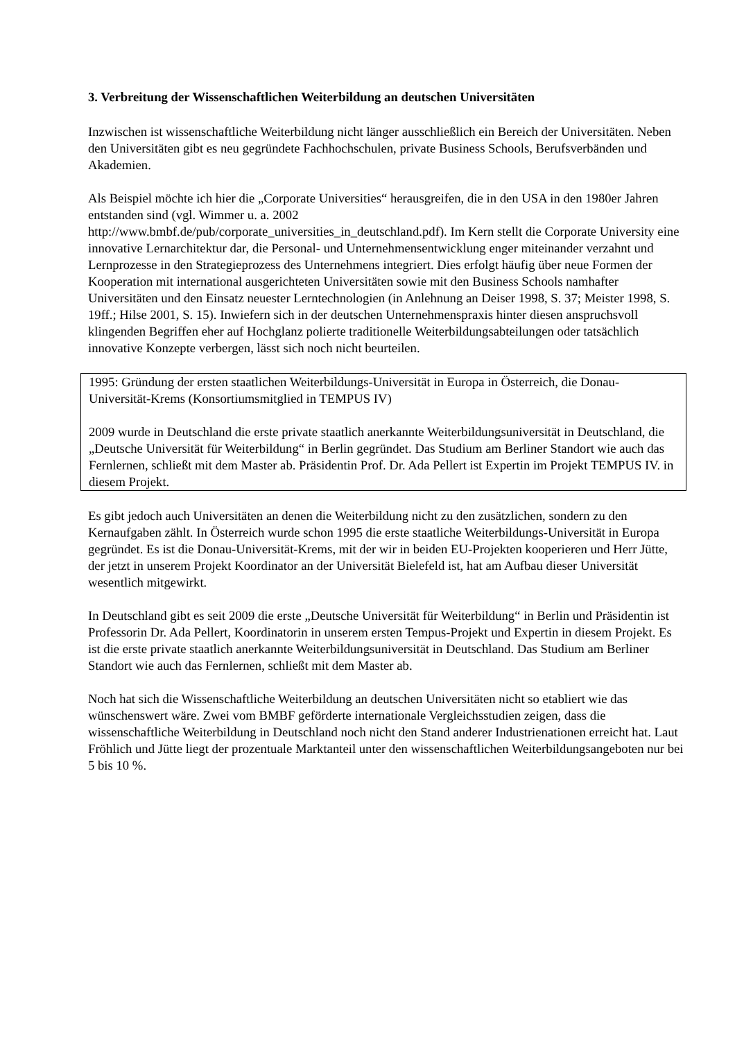3. Verbreitung der Wissenschaftlichen Weiterbildung an deutschen Universitäten
Inzwischen ist wissenschaftliche Weiterbildung nicht länger ausschließlich ein Bereich der Universitäten. Neben den Universitäten gibt es neu gegründete Fachhochschulen, private Business Schools, Berufsverbänden und Akademien.
Als Beispiel möchte ich hier die „Corporate Universities“ herausgreifen, die in den USA in den 1980er Jahren entstanden sind (vgl. Wimmer u. a. 2002
http://www.bmbf.de/pub/corporate_universities_in_deutschland.pdf). Im Kern stellt die Corporate University eine innovative Lernarchitektur dar, die Personal- und Unternehmensentwicklung enger miteinander verzahnt und Lernprozesse in den Strategieprozess des Unternehmens integriert. Dies erfolgt häufig über neue Formen der Kooperation mit international ausgerichteten Universitäten sowie mit den Business Schools namhafter Universitäten und den Einsatz neuester Lerntechnologien (in Anlehnung an Deiser 1998, S. 37; Meister 1998, S. 19ff.; Hilse 2001, S. 15). Inwiefern sich in der deutschen Unternehmenspraxis hinter diesen anspruchsvoll klingenden Begriffen eher auf Hochglanz polierte traditionelle Weiterbildungsabteilungen oder tatsächlich innovative Konzepte verbergen, lässt sich noch nicht beurteilen.
1995: Gründung der ersten staatlichen Weiterbildungs-Universität in Europa in Österreich, die Donau-Universität-Krems (Konsortiumsmitglied in TEMPUS IV)
2009 wurde in Deutschland die erste private staatlich anerkannte Weiterbildungsuniversität in Deutschland, die „Deutsche Universität für Weiterbildung“ in Berlin gegründet. Das Studium am Berliner Standort wie auch das Fernlernen, schließt mit dem Master ab. Präsidentin Prof. Dr. Ada Pellert ist Expertin im Projekt TEMPUS IV. in diesem Projekt.
Es gibt jedoch auch Universitäten an denen die Weiterbildung nicht zu den zusätzlichen, sondern zu den Kernaufgaben zählt. In Österreich wurde schon 1995 die erste staatliche Weiterbildungs-Universität in Europa gegründet. Es ist die Donau-Universität-Krems, mit der wir in beiden EU-Projekten kooperieren und Herr Jütte, der jetzt in unserem Projekt Koordinator an der Universität Bielefeld ist, hat am Aufbau dieser Universität wesentlich mitgewirkt.
In Deutschland gibt es seit 2009 die erste „Deutsche Universität für Weiterbildung“ in Berlin und Präsidentin ist Professorin Dr. Ada Pellert, Koordinatorin in unserem ersten Tempus-Projekt und Expertin in diesem Projekt. Es ist die erste private staatlich anerkannte Weiterbildungsuniversität in Deutschland. Das Studium am Berliner Standort wie auch das Fernlernen, schließt mit dem Master ab.
Noch hat sich die Wissenschaftliche Weiterbildung an deutschen Universitäten nicht so etabliert wie das wünschenswert wäre. Zwei vom BMBF geförderte internationale Vergleichsstudien zeigen, dass die wissenschaftliche Weiterbildung in Deutschland noch nicht den Stand anderer Industrienationen erreicht hat. Laut Fröhlich und Jütte liegt der prozentuale Marktanteil unter den wissenschaftlichen Weiterbildungsangeboten nur bei 5 bis 10 %.